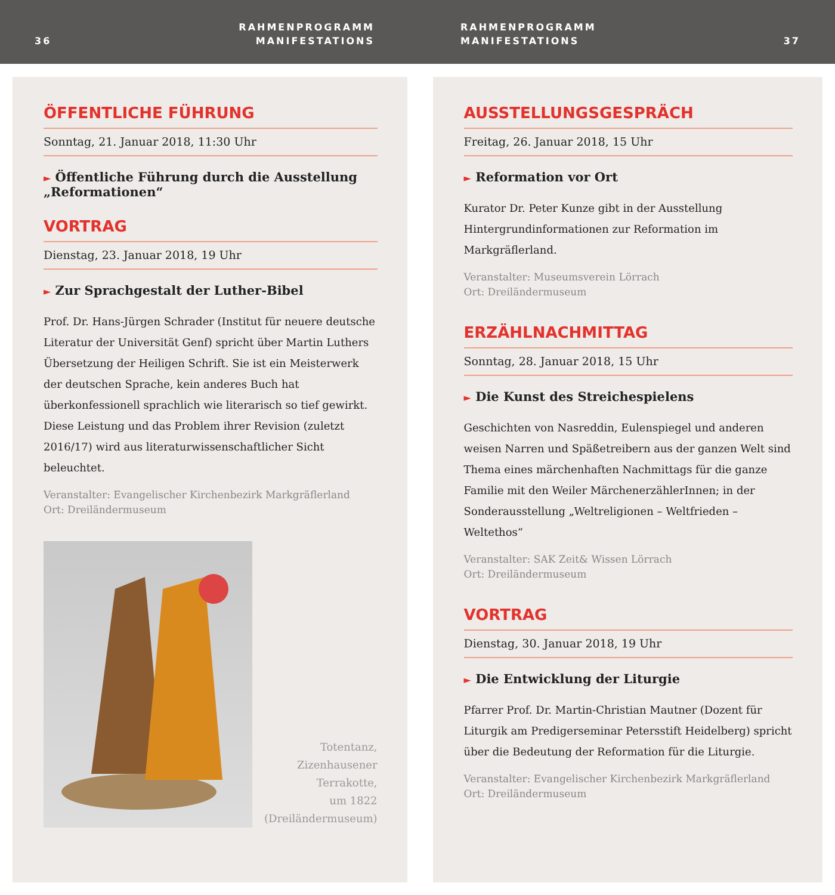36
RAHMENPROGRAMM
MANIFESTATIONS
RAHMENPROGRAMM
MANIFESTATIONS
37
ÖFFENTLICHE FÜHRUNG
Sonntag, 21. Januar 2018, 11:30 Uhr
► Öffentliche Führung durch die Ausstellung „Reformationen“
VORTRAG
Dienstag, 23. Januar 2018, 19 Uhr
► Zur Sprachgestalt der Luther-Bibel
Prof. Dr. Hans-Jürgen Schrader (Institut für neuere deutsche Literatur der Universität Genf) spricht über Martin Luthers Übersetzung der Heiligen Schrift. Sie ist ein Meisterwerk der deutschen Sprache, kein anderes Buch hat überkonfessionell sprachlich wie literarisch so tief gewirkt. Diese Leistung und das Problem ihrer Revision (zuletzt 2016/17) wird aus literaturwissenschaftlicher Sicht beleuchtet.
Veranstalter: Evangelischer Kirchenbezirk Markgräflerland
Ort: Dreiländermuseum
Totentanz,
Zizenhausener
Terrakotte,
um 1822
(Dreiländermuseum)
AUSSTELLUNGSGESPRÄCH
Freitag, 26. Januar 2018, 15 Uhr
► Reformation vor Ort
Kurator Dr. Peter Kunze gibt in der Ausstellung Hintergrundinformationen zur Reformation im Markgräflerland.
Veranstalter: Museumsverein Lörrach
Ort: Dreiländermuseum
ERZÄHLNACHMITTAG
Sonntag, 28. Januar 2018, 15 Uhr
► Die Kunst des Streichespielens
Geschichten von Nasreddin, Eulenspiegel und anderen weisen Narren und Späßetreibern aus der ganzen Welt sind Thema eines märchenhaften Nachmittags für die ganze Familie mit den Weiler MärchenerzählerInnen; in der Sonderausstellung „Weltreligionen – Weltfrieden – Weltethos“
Veranstalter: SAK Zeit& Wissen Lörrach
Ort: Dreiländermuseum
VORTRAG
Dienstag, 30. Januar 2018, 19 Uhr
► Die Entwicklung der Liturgie
Pfarrer Prof. Dr. Martin-Christian Mautner (Dozent für Liturgik am Predigerseminar Petersstift Heidelberg) spricht über die Bedeutung der Reformation für die Liturgie.
Veranstalter: Evangelischer Kirchenbezirk Markgräflerland
Ort: Dreiländermuseum